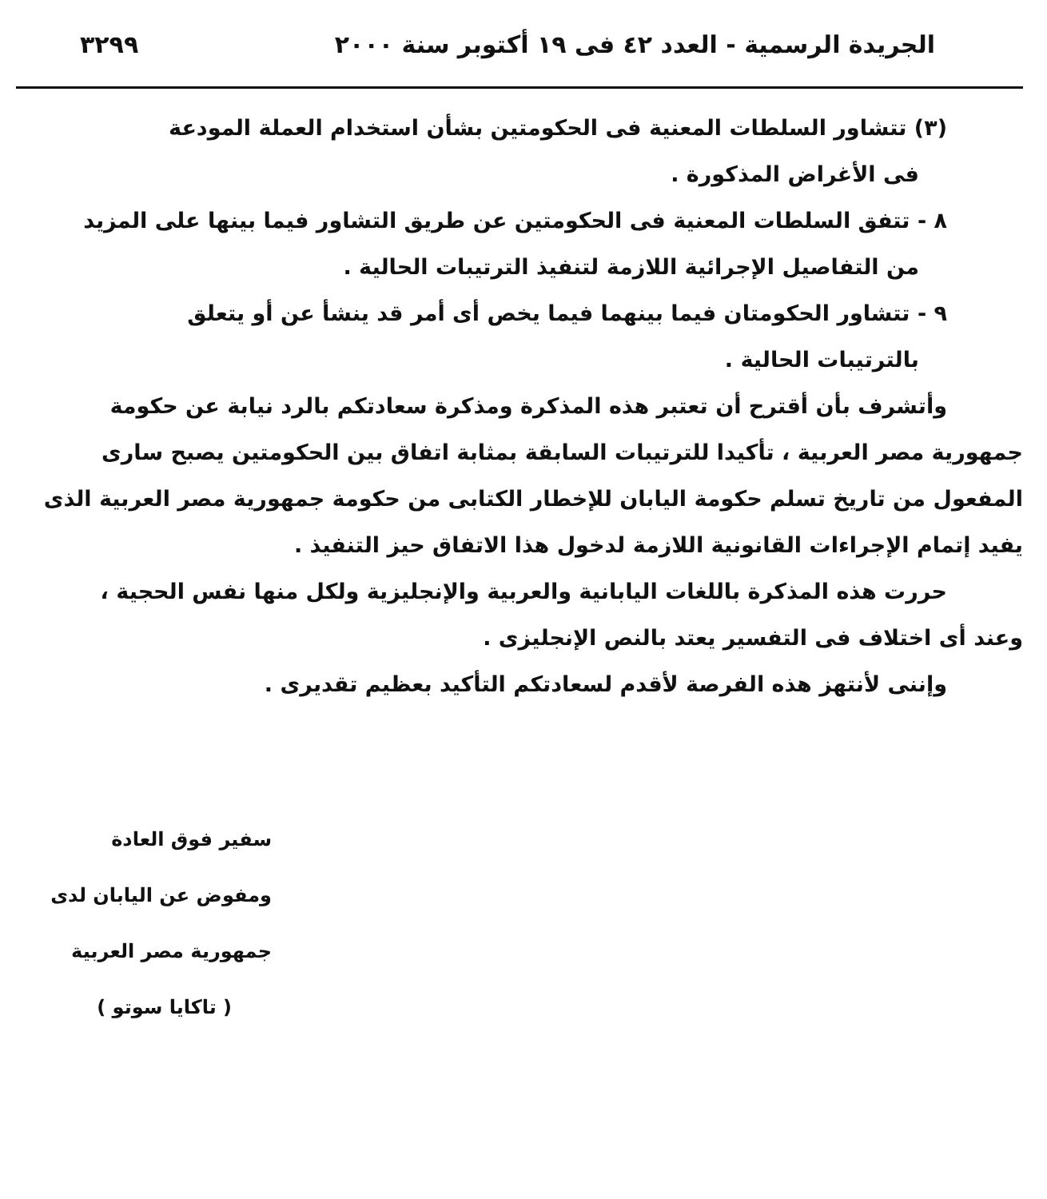الجريدة الرسمية - العدد ٤٢ فى ١٩ أكتوبر سنة ٢٠٠٠ ٣٢٩٩
(٣) تتشاور السلطات المعنية فى الحكومتين بشأن استخدام العملة المودعة
فى الأغراض المذكورة .
٨ - تتفق السلطات المعنية فى الحكومتين عن طريق التشاور فيما بينها على المزيد
من التفاصيل الإجرائية اللازمة لتنفيذ الترتيبات الحالية .
٩ - تتشاور الحكومتان فيما بينهما فيما يخص أى أمر قد ينشأ عن أو يتعلق
بالترتيبات الحالية .
وأتشرف بأن أقترح أن تعتبر هذه المذكرة ومذكرة سعادتكم بالرد نيابة عن حكومة
جمهورية مصر العربية ، تأكيدا للترتيبات السابقة بمثابة اتفاق بين الحكومتين يصبح سارى المفعول من تاريخ تسلم حكومة اليابان للإخطار الكتابى من حكومة جمهورية مصر العربية الذى يفيد إتمام الإجراءات القانونية اللازمة لدخول هذا الاتفاق حيز التنفيذ .
حررت هذه المذكرة باللغات اليابانية والعربية والإنجليزية ولكل منها نفس الحجية ،
وعند أى اختلاف فى التفسير يعتد بالنص الإنجليزى .
وإننى لأنتهز هذه الفرصة لأقدم لسعادتكم التأكيد بعظيم تقديرى .
سفير فوق العادة
ومفوض عن اليابان لدى جمهورية مصر العربية
( تاكايا سوتو )